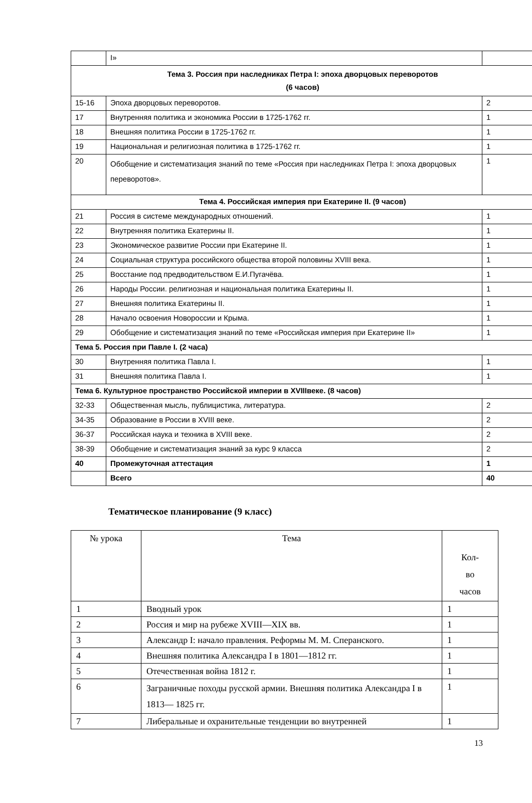| | I» | |
| Тема 3. Россия при наследниках Петра I: эпоха дворцовых переворотов (6 часов) | | |
| 15-16 | Эпоха дворцовых переворотов. | 2 |
| 17 | Внутренняя политика и экономика России в 1725-1762 гг. | 1 |
| 18 | Внешняя политика России в 1725-1762 гг. | 1 |
| 19 | Национальная и религиозная политика в 1725-1762 гг. | 1 |
| 20 | Обобщение и систематизация знаний по теме «Россия при наследниках Петра I: эпоха дворцовых переворотов». | 1 |
| Тема 4. Российская империя при Екатерине II. (9 часов) | | |
| 21 | Россия в системе международных отношений. | 1 |
| 22 | Внутренняя политика Екатерины II. | 1 |
| 23 | Экономическое развитие России при Екатерине II. | 1 |
| 24 | Социальная структура российского общества второй половины XVIII века. | 1 |
| 25 | Восстание под предводительством Е.И.Пугачёва. | 1 |
| 26 | Народы России. религиозная и национальная политика Екатерины II. | 1 |
| 27 | Внешняя политика Екатерины II. | 1 |
| 28 | Начало освоения Новороссии и Крыма. | 1 |
| 29 | Обобщение и систематизация знаний по теме «Российская империя при Екатерине II» | 1 |
| Тема 5. Россия при Павле I. (2 часа) | | |
| 30 | Внутренняя политика Павла I. | 1 |
| 31 | Внешняя политика Павла I. | 1 |
| Тема 6. Культурное пространство Российской империи в XVIIIвеке. (8 часов) | | |
| 32-33 | Общественная мысль, публицистика, литература. | 2 |
| 34-35 | Образование в России в XVIII веке. | 2 |
| 36-37 | Российская наука и техника в XVIII веке. | 2 |
| 38-39 | Обобщение и систематизация знаний за курс 9 класса | 2 |
| 40 | Промежуточная аттестация | 1 |
| | Всего | 40 |
Тематическое планирование (9 класс)
| № урока | Тема | Кол- во часов |
| --- | --- | --- |
| 1 | Вводный урок | 1 |
| 2 | Россия и мир на рубеже XVIII—XIX вв. | 1 |
| 3 | Александр I: начало правления. Реформы М. М. Сперанского. | 1 |
| 4 | Внешняя политика Александра I в 1801—1812 гг. | 1 |
| 5 | Отечественная война 1812 г. | 1 |
| 6 | Заграничные походы русской армии. Внешняя политика Александра I в 1813— 1825 гг. | 1 |
| 7 | Либеральные и охранительные тенденции во внутренней | 1 |
13